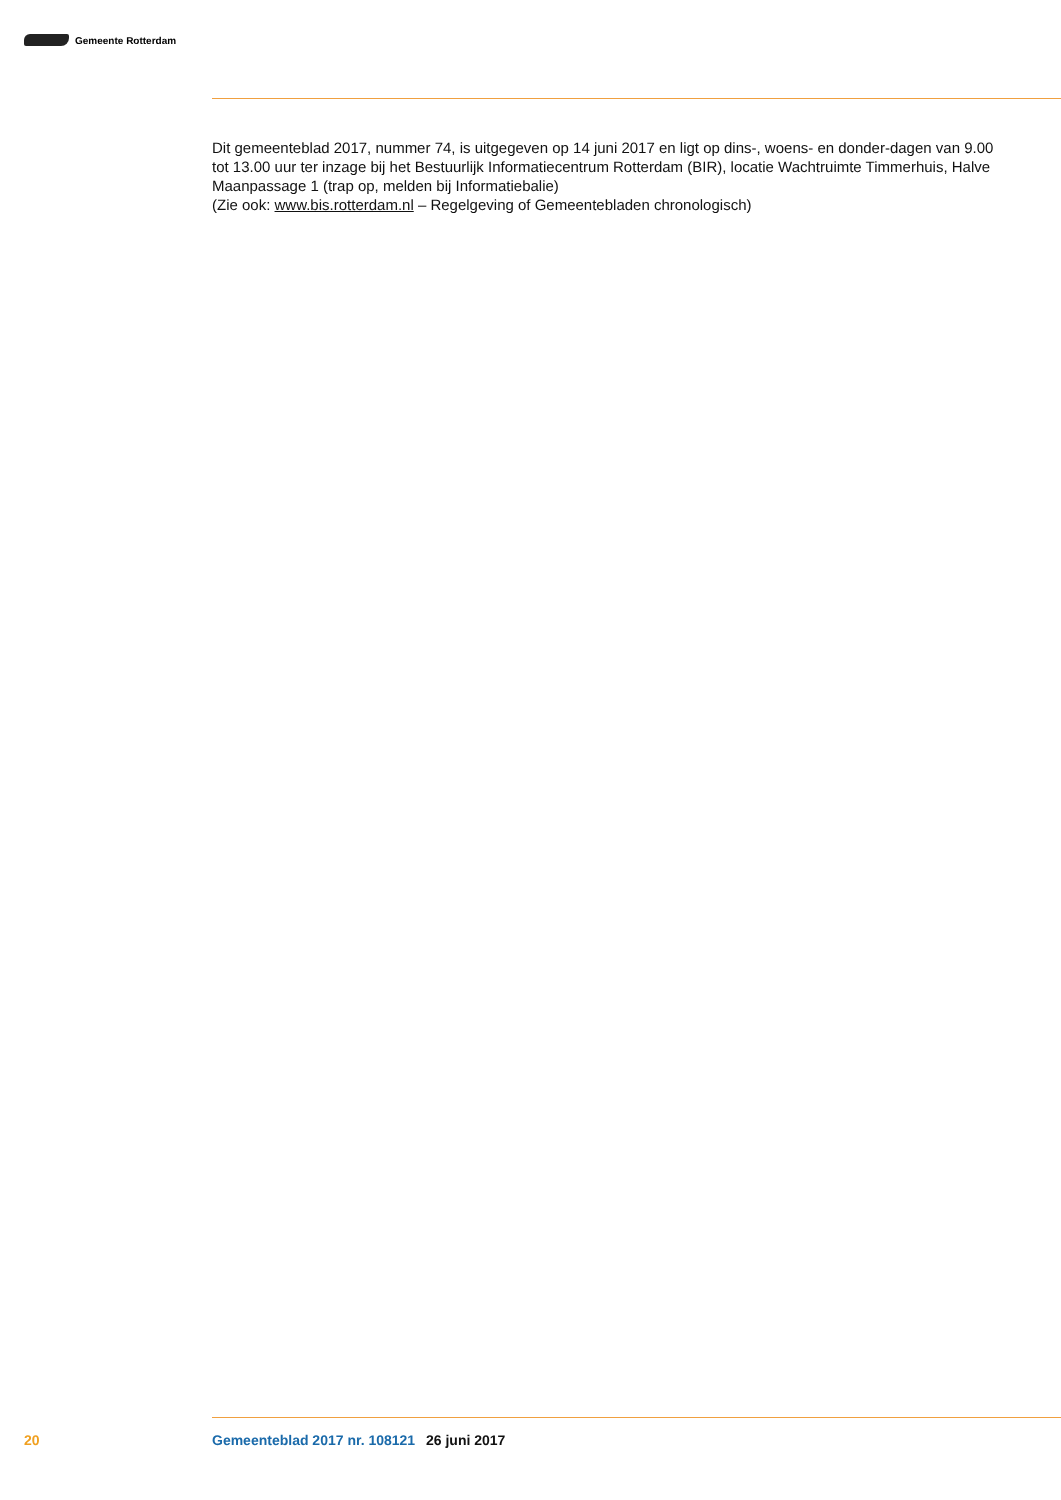Gemeente Rotterdam
Dit gemeenteblad 2017, nummer 74, is uitgegeven op 14 juni 2017 en ligt op dins-, woens- en donder-dagen van 9.00 tot 13.00 uur ter inzage bij het Bestuurlijk Informatiecentrum Rotterdam (BIR), locatie Wachtruimte Timmerhuis, Halve Maanpassage 1 (trap op, melden bij Informatiebalie)
(Zie ook: www.bis.rotterdam.nl – Regelgeving of Gemeentebladen chronologisch)
20 Gemeenteblad 2017 nr. 108121 26 juni 2017